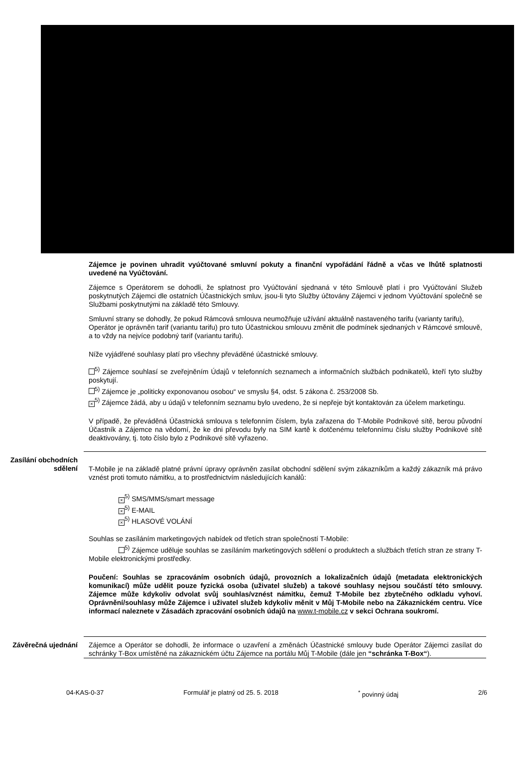Zájemce je povinen uhradit vyúčtované smluvní pokuty a finanční vypořádání řádně a včas ve lhůtě splatnosti uvedené na Vyúčtování.
Zájemce s Operátorem se dohodli, že splatnost pro Vyúčtování sjednaná v této Smlouvě platí i pro Vyúčtování Služeb poskytnutých Zájemci dle ostatních Účastnických smluv, jsou-li tyto Služby účtovány Zájemci v jednom Vyúčtování společně se Službami poskytnutými na základě této Smlouvy.
Smluvní strany se dohodly, že pokud Rámcová smlouva neumožňuje užívání aktuálně nastaveného tarifu (varianty tarifu),
Operátor je oprávněn tarif (variantu tarifu) pro tuto Účastnickou smlouvu změnit dle podmínek sjednaných v Rámcové smlouvě, a to vždy na nejvíce podobný tarif (variantu tarifu).
Níže vyjádřené souhlasy platí pro všechny převáděné účastnické smlouvy.
<sup>5)</sup> Zájemce souhlasí se zveřejněním Údajů v telefonních seznamech a informačních službách podnikatelů, kteří tyto služby poskytují.
<sup>5)</sup> Zájemce je „politicky exponovanou osobou“ ve smyslu §4, odst. 5 zákona č. 253/2008 Sb.
×<sup>5)</sup> Zájemce žádá, aby u údajů v telefonním seznamu bylo uvedeno, že si nepřeje být kontaktován za účelem marketingu.
V případě, že převáděná Účastnická smlouva s telefonním číslem, byla zařazena do T-Mobile Podnikové sítě, berou původní Účastník a Zájemce na vědomí, že ke dni převodu byly na SIM kartě k dotčenému telefonnímu číslu služby Podnikové sítě deaktivovány, tj. toto číslo bylo z Podnikové sítě vyřazeno.
Zasílání obchodních sdělení
T-Mobile je na základě platné právní úpravy oprávněn zasílat obchodní sdělení svým zákazníkům a každý zákazník má právo vznést proti tomuto námitku, a to prostřednictvím následujících kanálů:
×<sup>5)</sup> SMS/MMS/smart message
×<sup>5)</sup> E-MAIL
×<sup>5)</sup> HLASOVÉ VOLÁNÍ
Souhlas se zasíláním marketingových nabídek od třetích stran společností T-Mobile:
<sup>5)</sup> Zájemce uděluje souhlas se zasíláním marketingových sdělení o produktech a službách třetích stran ze strany T-Mobile elektronickými prostředky.
Poučení: Souhlas se zpracováním osobních údajů, provozních a lokalizačních údajů (metadata elektronických komunikací) může udělit pouze fyzická osoba (uživatel služeb) a takové souhlasy nejsou součástí této smlouvy. Zájemce může kdykoliv odvolat svůj souhlas/vznést námitku, čemuž T-Mobile bez zbytečného odkladu vyhoví. Oprávnění/souhlasy může Zájemce i uživatel služeb kdykoliv měnit v Můj T-Mobile nebo na Zákaznickém centru. Více informací naleznete v Zásadách zpracování osobních údajů na www.t-mobile.cz v sekci Ochrana soukromí.
Závěrečná ujednání Zájemce a Operátor se dohodli, že informace o uzavření a změnách Účastnické smlouvy bude Operátor Zájemci zasílat do schránky T-Box umístěné na zákaznickém účtu Zájemce na portálu Můj T-Mobile (dále jen “schránka T-Box“).
04-KAS-0-37 Formulář je platný od 25. 5. 2018 <sup>*</sup> povinný údaj 2/6